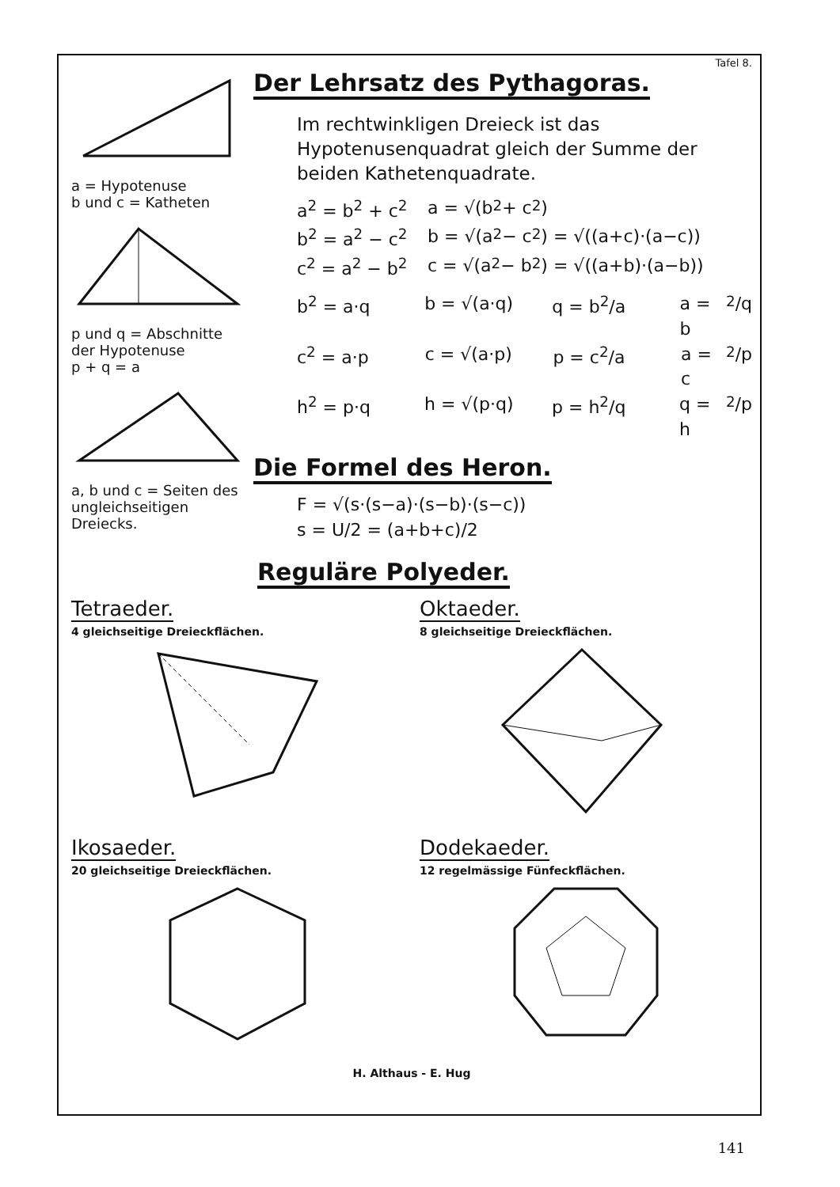Tafel 8.
a = Hypotenuse
b und c = Katheten
p und q = Abschnitte der Hypotenuse
p + q = a
a, b und c = Seiten des ungleichseitigen Dreiecks.
Der Lehrsatz des Pythagoras.
Im rechtwinkligen Dreieck ist das Hypotenusenquadrat gleich der Summe der beiden Kathetenquadrate.
a<sup>2</sup> = b<sup>2</sup> + c<sup>2</sup> a = √(b<sup>2</sup> + c<sup>2</sup>)
b<sup>2</sup> = a<sup>2</sup> − c<sup>2</sup> b = √(a<sup>2</sup> − c<sup>2</sup>) = √((a+c)·(a−c))
c<sup>2</sup> = a<sup>2</sup> − b<sup>2</sup> c = √(a<sup>2</sup> − b<sup>2</sup>) = √((a+b)·(a−b))
b<sup>2</sup> = a·q b = √(a·q) q = b<sup>2</sup>/a a = b<sup>2</sup>/q
c<sup>2</sup> = a·p c = √(a·p) p = c<sup>2</sup>/a a = c<sup>2</sup>/p
h<sup>2</sup> = p·q h = √(p·q) p = h<sup>2</sup>/q q = h<sup>2</sup>/p
Die Formel des Heron.
F = √(s·(s−a)·(s−b)·(s−c))
s = U/2 = (a+b+c)/2
Reguläre Polyeder.
Tetraeder.
4 gleichseitige Dreieckflächen.
Oktaeder.
8 gleichseitige Dreieckflächen.
Ikosaeder.
20 gleichseitige Dreieckflächen.
Dodekaeder.
12 regelmässige Fünfeckflächen.
H. Althaus - E. Hug
141